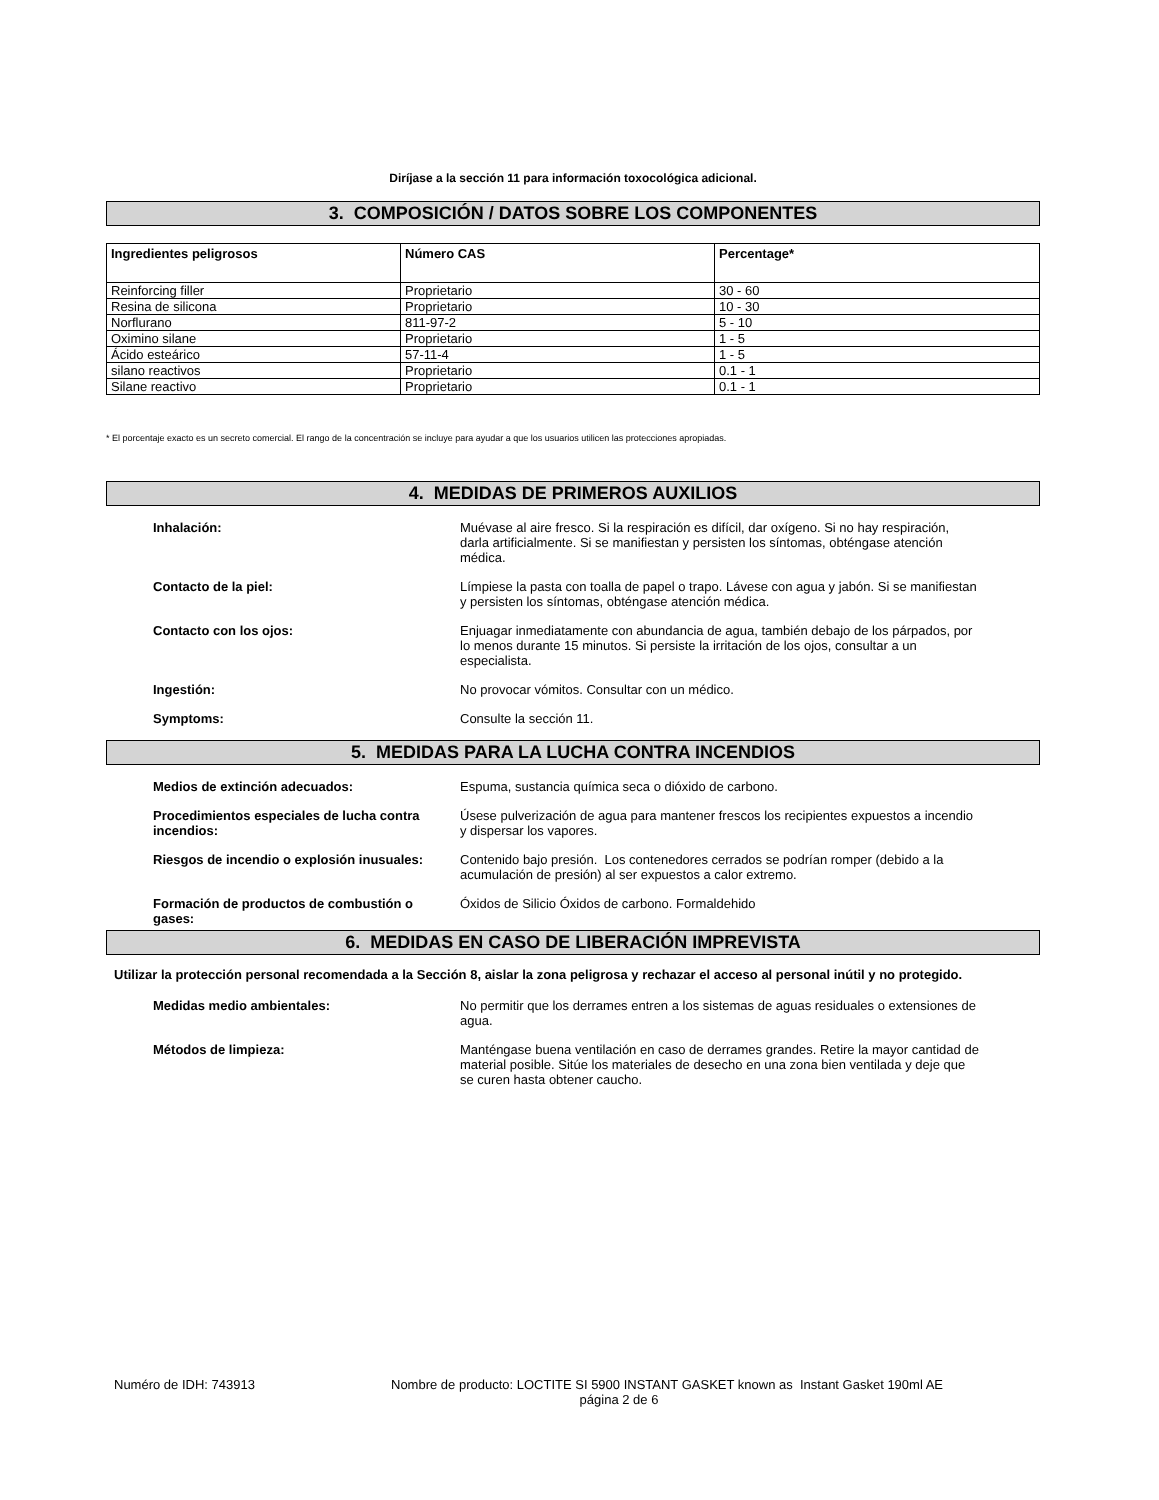Diríjase a la sección 11 para información toxocológica adicional.
3. COMPOSICIÓN / DATOS SOBRE LOS COMPONENTES
| Ingredientes peligrosos | Número CAS | Percentage* |
| --- | --- | --- |
| Reinforcing filler | Proprietario | 30 - 60 |
| Resina de silicona | Proprietario | 10 - 30 |
| Norflurano | 811-97-2 | 5 - 10 |
| Oximino silane | Proprietario | 1 - 5 |
| Ácido esteárico | 57-11-4 | 1 - 5 |
| silano reactivos | Proprietario | 0.1 - 1 |
| Silane reactivo | Proprietario | 0.1 - 1 |
* El porcentaje exacto es un secreto comercial. El rango de la concentración se incluye para ayudar a que los usuarios utilicen las protecciones apropiadas.
4. MEDIDAS DE PRIMEROS AUXILIOS
Inhalación: Muévase al aire fresco. Si la respiración es difícil, dar oxígeno. Si no hay respiración, darla artificialmente. Si se manifiestan y persisten los síntomas, obténgase atención médica.
Contacto de la piel: Límpiese la pasta con toalla de papel o trapo. Lávese con agua y jabón. Si se manifiestan y persisten los síntomas, obténgase atención médica.
Contacto con los ojos: Enjuagar inmediatamente con abundancia de agua, también debajo de los párpados, por lo menos durante 15 minutos. Si persiste la irritación de los ojos, consultar a un especialista.
Ingestión: No provocar vómitos. Consultar con un médico.
Symptoms: Consulte la sección 11.
5. MEDIDAS PARA LA LUCHA CONTRA INCENDIOS
Medios de extinción adecuados: Espuma, sustancia química seca o dióxido de carbono.
Procedimientos especiales de lucha contra incendios:
Úsese pulverización de agua para mantener frescos los recipientes expuestos a incendio y dispersar los vapores.
Riesgos de incendio o explosión inusuales: Contenido bajo presión. Los contenedores cerrados se podrían romper (debido a la acumulación de presión) al ser expuestos a calor extremo.
Formación de productos de combustión o gases: Óxidos de Silicio Óxidos de carbono. Formaldehido
6. MEDIDAS EN CASO DE LIBERACIÓN IMPREVISTA
Utilizar la protección personal recomendada a la Sección 8, aislar la zona peligrosa y rechazar el acceso al personal inútil y no protegido.
Medidas medio ambientales: No permitir que los derrames entren a los sistemas de aguas residuales o extensiones de agua.
Métodos de limpieza: Manténgase buena ventilación en caso de derrames grandes. Retire la mayor cantidad de material posible. Sitúe los materiales de desecho en una zona bien ventilada y deje que se curen hasta obtener caucho.
Numéro de IDH: 743913 Nombre de producto: LOCTITE SI 5900 INSTANT GASKET known as Instant Gasket 190ml AE
página 2 de 6